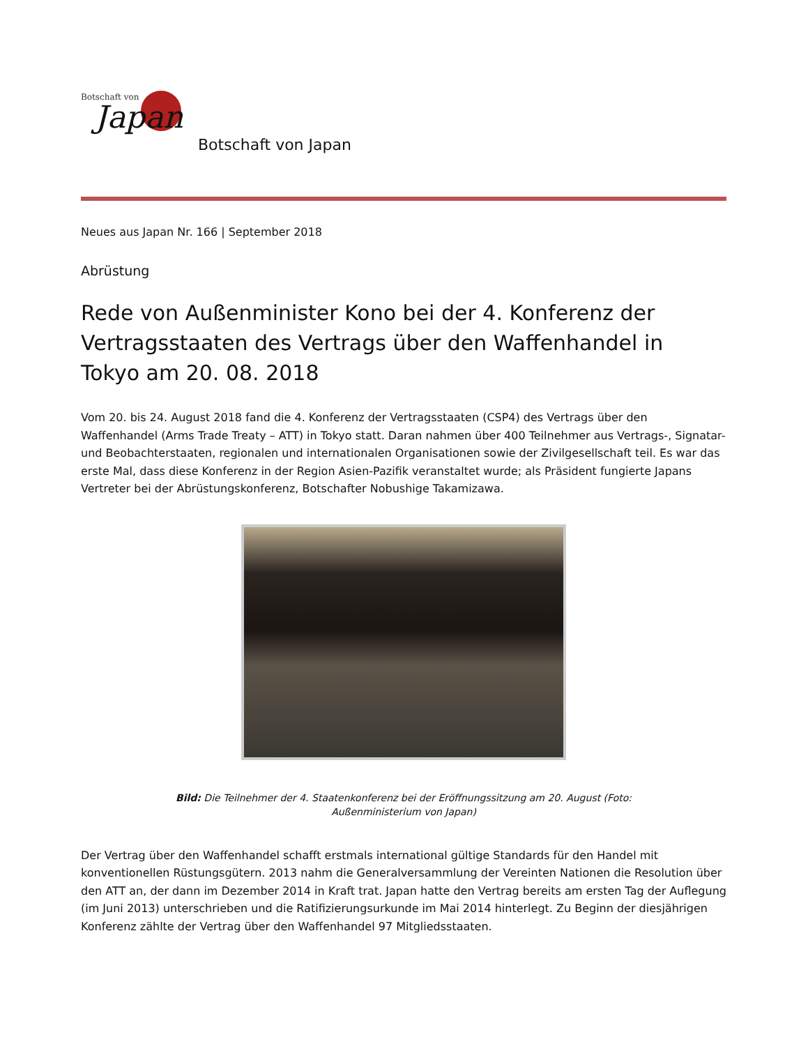Botschaft von
Japan
Botschaft von Japan
Neues aus Japan Nr. 166 | September 2018
Abrüstung
Rede von Außenminister Kono bei der 4. Konferenz der Vertragsstaaten des Vertrags über den Waffenhandel in Tokyo am 20. 08. 2018
Vom 20. bis 24. August 2018 fand die 4. Konferenz der Vertragsstaaten (CSP4) des Vertrags über den Waffenhandel (Arms Trade Treaty – ATT) in Tokyo statt. Daran nahmen über 400 Teilnehmer aus Vertrags-, Signatar- und Beobachterstaaten, regionalen und internationalen Organisationen sowie der Zivilgesellschaft teil. Es war das erste Mal, dass diese Konferenz in der Region Asien-Pazifik veranstaltet wurde; als Präsident fungierte Japans Vertreter bei der Abrüstungskonferenz, Botschafter Nobushige Takamizawa.
Bild: Die Teilnehmer der 4. Staatenkonferenz bei der Eröffnungssitzung am 20. August (Foto: Außenministerium von Japan)
Der Vertrag über den Waffenhandel schafft erstmals international gültige Standards für den Handel mit konventionellen Rüstungsgütern. 2013 nahm die Generalversammlung der Vereinten Nationen die Resolution über den ATT an, der dann im Dezember 2014 in Kraft trat. Japan hatte den Vertrag bereits am ersten Tag der Auflegung (im Juni 2013) unterschrieben und die Ratifizierungsurkunde im Mai 2014 hinterlegt. Zu Beginn der diesjährigen Konferenz zählte der Vertrag über den Waffenhandel 97 Mitgliedsstaaten.